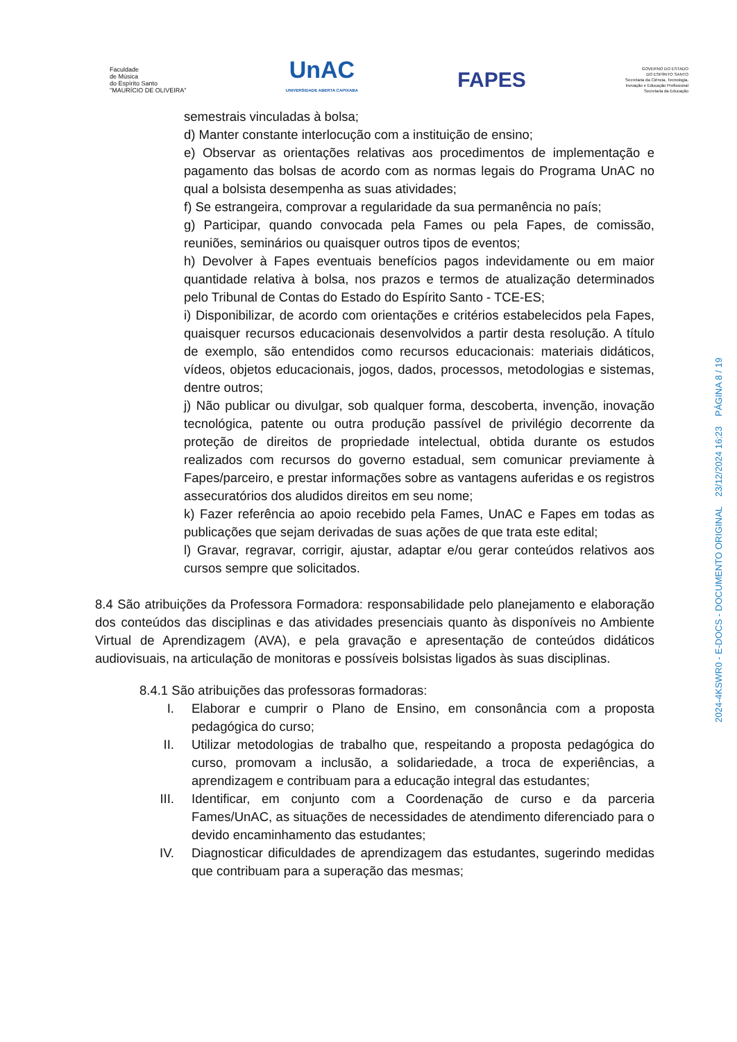Faculdade
de Música
do Espírito Santo
"MAURÍCIO DE OLIVEIRA"
UnAC
UNIVERSIDADE ABERTA CAPIXABA
FAPES
GOVERNO DO ESTADO
DO ESPÍRITO SANTO
Secretaria da Ciência, Tecnologia,
Inovação e Educação Profissional
Secretaria da Educação
semestrais vinculadas à bolsa;
d) Manter constante interlocução com a instituição de ensino;
e) Observar as orientações relativas aos procedimentos de implementação e pagamento das bolsas de acordo com as normas legais do Programa UnAC no qual a bolsista desempenha as suas atividades;
f) Se estrangeira, comprovar a regularidade da sua permanência no país;
g) Participar, quando convocada pela Fames ou pela Fapes, de comissão, reuniões, seminários ou quaisquer outros tipos de eventos;
h) Devolver à Fapes eventuais benefícios pagos indevidamente ou em maior quantidade relativa à bolsa, nos prazos e termos de atualização determinados pelo Tribunal de Contas do Estado do Espírito Santo - TCE-ES;
i) Disponibilizar, de acordo com orientações e critérios estabelecidos pela Fapes, quaisquer recursos educacionais desenvolvidos a partir desta resolução. A título de exemplo, são entendidos como recursos educacionais: materiais didáticos, vídeos, objetos educacionais, jogos, dados, processos, metodologias e sistemas, dentre outros;
j) Não publicar ou divulgar, sob qualquer forma, descoberta, invenção, inovação tecnológica, patente ou outra produção passível de privilégio decorrente da proteção de direitos de propriedade intelectual, obtida durante os estudos realizados com recursos do governo estadual, sem comunicar previamente à Fapes/parceiro, e prestar informações sobre as vantagens auferidas e os registros assecuratórios dos aludidos direitos em seu nome;
k) Fazer referência ao apoio recebido pela Fames, UnAC e Fapes em todas as publicações que sejam derivadas de suas ações de que trata este edital;
l) Gravar, regravar, corrigir, ajustar, adaptar e/ou gerar conteúdos relativos aos cursos sempre que solicitados.
8.4 São atribuições da Professora Formadora: responsabilidade pelo planejamento e elaboração dos conteúdos das disciplinas e das atividades presenciais quanto às disponíveis no Ambiente Virtual de Aprendizagem (AVA), e pela gravação e apresentação de conteúdos didáticos audiovisuais, na articulação de monitoras e possíveis bolsistas ligados às suas disciplinas.
8.4.1 São atribuições das professoras formadoras:
I. Elaborar e cumprir o Plano de Ensino, em consonância com a proposta pedagógica do curso;
II. Utilizar metodologias de trabalho que, respeitando a proposta pedagógica do curso, promovam a inclusão, a solidariedade, a troca de experiências, a aprendizagem e contribuam para a educação integral das estudantes;
III. Identificar, em conjunto com a Coordenação de curso e da parceria Fames/UnAC, as situações de necessidades de atendimento diferenciado para o devido encaminhamento das estudantes;
IV. Diagnosticar dificuldades de aprendizagem das estudantes, sugerindo medidas que contribuam para a superação das mesmas;
2024-4KSWR0 - E-DOCS - DOCUMENTO ORIGINAL 23/12/2024 16:23 PÁGINA 8 / 19